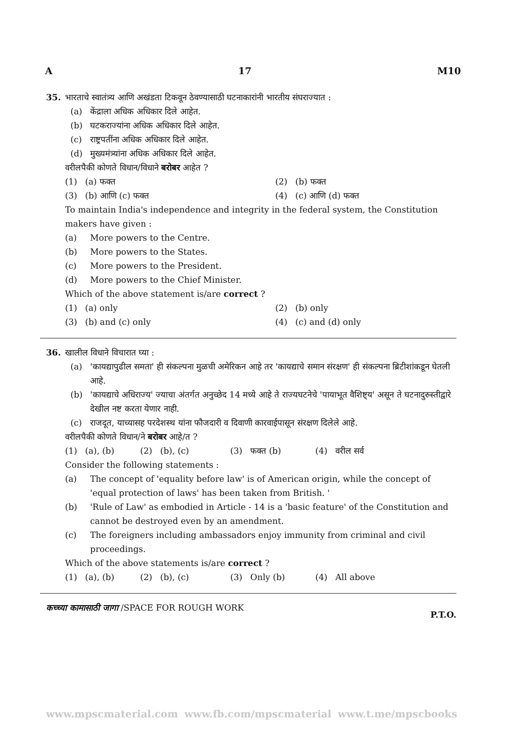A 17 M10
35. भारताचे स्वातंत्र्य आणि अखंडता टिकवून ठेवण्यासाठी घटनाकारांनी भारतीय संघराज्यात :
(a) केंद्राला अधिक अधिकार दिले आहेत.
(b) घटकराज्यांना अधिक अधिकार दिले आहेत.
(c) राष्ट्रपतींना अधिक अधिकार दिले आहेत.
(d) मुख्यमंत्र्यांना अधिक अधिकार दिले आहेत.
वरीलपैकी कोणते विधान/विधाने बरोबर आहेत ?
(1) (a) फक्त (2) (b) फक्त (3) (b) आणि (c) फक्त (4) (c) आणि (d) फक्त
To maintain India's independence and integrity in the federal system, the Constitution makers have given :
(a) More powers to the Centre.
(b) More powers to the States.
(c) More powers to the President.
(d) More powers to the Chief Minister.
Which of the above statement is/are correct ?
(1) (a) only (2) (b) only (3) (b) and (c) only (4) (c) and (d) only
36. खालील विधाने विचारात घ्या :
(a) 'कायद्यापुढील समता' ही संकल्पना मुळची अमेरिकन आहे तर 'कायद्याचे समान संरक्षण' ही संकल्पना ब्रिटीशांकडून घेतली आहे.
(b) 'कायद्याचे अधिराज्य' ज्याचा अंतर्गत अनुच्छेद 14 मध्ये आहे ते राज्यघटनेचे 'पायाभूत वैशिष्ट्य' असून ते घटनादुरुस्तीद्वारे देखील नष्ट करता येणार नाही.
(c) राजदूत, याच्यासह परदेशस्थ यांना फौजदारी व दिवाणी कारवाईपासून संरक्षण दिलेले आहे.
वरीलपैकी कोणते विधान/ने बरोबर आहे/त ?
(1) (a), (b) (2) (b), (c) (3) फक्त (b) (4) वरील सर्व
Consider the following statements :
(a) The concept of 'equality before law' is of American origin, while the concept of 'equal protection of laws' has been taken from British. '
(b) 'Rule of Law' as embodied in Article - 14 is a 'basic feature' of the Constitution and cannot be destroyed even by an amendment.
(c) The foreigners including ambassadors enjoy immunity from criminal and civil proceedings.
Which of the above statements is/are correct ?
(1) (a), (b) (2) (b), (c) (3) Only (b) (4) All above
कच्च्या कामासाठी जागा /SPACE FOR ROUGH WORK P.T.O.
www.mpscmaterial.com www.fb.com/mpscmaterial www.t.me/mpscbooks